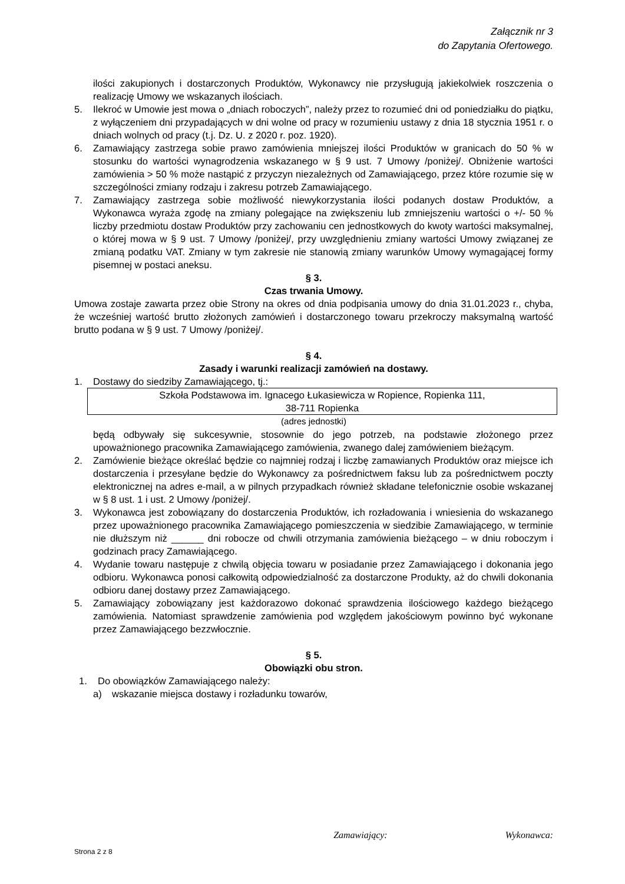Załącznik nr 3
do Zapytania Ofertowego.
ilości zakupionych i dostarczonych Produktów, Wykonawcy nie przysługują jakiekolwiek roszczenia o realizację Umowy we wskazanych ilościach.
5. Ilekroć w Umowie jest mowa o „dniach roboczych”, należy przez to rozumieć dni od poniedziałku do piątku, z wyłączeniem dni przypadających w dni wolne od pracy w rozumieniu ustawy z dnia 18 stycznia 1951 r. o dniach wolnych od pracy (t.j. Dz. U. z 2020 r. poz. 1920).
6. Zamawiający zastrzega sobie prawo zamówienia mniejszej ilości Produktów w granicach do 50 % w stosunku do wartości wynagrodzenia wskazanego w § 9 ust. 7 Umowy /poniżej/. Obniżenie wartości zamówienia > 50 % może nastąpić z przyczyn niezależnych od Zamawiającego, przez które rozumie się w szczególności zmiany rodzaju i zakresu potrzeb Zamawiającego.
7. Zamawiający zastrzega sobie możliwość niewykorzystania ilości podanych dostaw Produktów, a Wykonawca wyraża zgodę na zmiany polegające na zwiększeniu lub zmniejszeniu wartości o +/- 50 % liczby przedmiotu dostaw Produktów przy zachowaniu cen jednostkowych do kwoty wartości maksymalnej, o której mowa w § 9 ust. 7 Umowy /poniżej/, przy uwzględnieniu zmiany wartości Umowy związanej ze zmianą podatku VAT. Zmiany w tym zakresie nie stanowią zmiany warunków Umowy wymagającej formy pisemnej w postaci aneksu.
§ 3.
Czas trwania Umowy.
Umowa zostaje zawarta przez obie Strony na okres od dnia podpisania umowy do dnia 31.01.2023 r., chyba, że wcześniej wartość brutto złożonych zamówień i dostarczonego towaru przekroczy maksymalną wartość brutto podana w § 9 ust. 7 Umowy /poniżej/.
§ 4.
Zasady i warunki realizacji zamówień na dostawy.
1. Dostawy do siedziby Zamawiającego, tj.:
Szkoła Podstawowa im. Ignacego Łukasiewicza w Ropience, Ropienka 111,
38-711 Ropienka
(adres jednostki)
będą odbywały się sukcesywnie, stosownie do jego potrzeb, na podstawie złożonego przez upoważnionego pracownika Zamawiającego zamówienia, zwanego dalej zamówieniem bieżącym.
2. Zamówienie bieżące określać będzie co najmniej rodzaj i liczbę zamawianych Produktów oraz miejsce ich dostarczenia i przesyłane będzie do Wykonawcy za pośrednictwem faksu lub za pośrednictwem poczty elektronicznej na adres e-mail, a w pilnych przypadkach również składane telefonicznie osobie wskazanej w § 8 ust. 1 i ust. 2 Umowy /poniżej/.
3. Wykonawca jest zobowiązany do dostarczenia Produktów, ich rozładowania i wniesienia do wskazanego przez upoważnionego pracownika Zamawiającego pomieszczenia w siedzibie Zamawiającego, w terminie nie dłuższym niż ______ dni robocze od chwili otrzymania zamówienia bieżącego – w dniu roboczym i godzinach pracy Zamawiającego.
4. Wydanie towaru następuje z chwilą objęcia towaru w posiadanie przez Zamawiającego i dokonania jego odbioru. Wykonawca ponosi całkowitą odpowiedzialność za dostarczone Produkty, aż do chwili dokonania odbioru danej dostawy przez Zamawiającego.
5. Zamawiający zobowiązany jest każdorazowo dokonać sprawdzenia ilościowego każdego bieżącego zamówienia. Natomiast sprawdzenie zamówienia pod względem jakościowym powinno być wykonane przez Zamawiającego bezzwłocznie.
§ 5.
Obowiązki obu stron.
1. Do obowiązków Zamawiającego należy:
a) wskazanie miejsca dostawy i rozładunku towarów,
Zamawiający: Wykonawca:
Strona 2 z 8